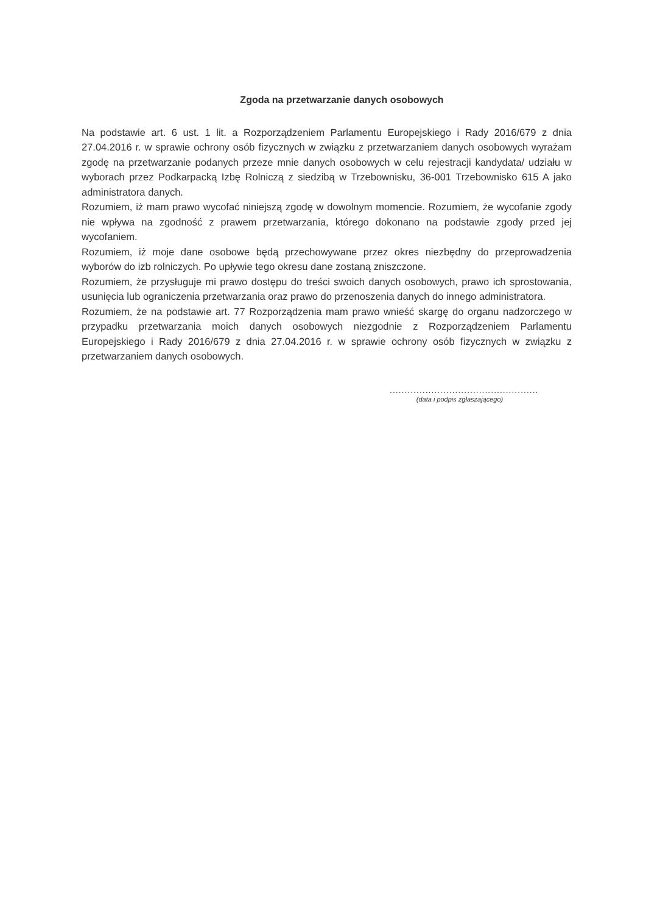Zgoda na przetwarzanie danych osobowych
Na podstawie art. 6 ust. 1 lit. a Rozporządzeniem Parlamentu Europejskiego i Rady 2016/679 z dnia 27.04.2016 r. w sprawie ochrony osób fizycznych w związku z przetwarzaniem danych osobowych wyrażam zgodę na przetwarzanie podanych przeze mnie danych osobowych w celu rejestracji kandydata/ udziału w wyborach przez Podkarpacką Izbę Rolniczą z siedzibą w Trzebownisku, 36-001 Trzebownisko 615 A jako administratora danych.
Rozumiem, iż mam prawo wycofać niniejszą zgodę w dowolnym momencie. Rozumiem, że wycofanie zgody nie wpływa na zgodność z prawem przetwarzania, którego dokonano na podstawie zgody przed jej wycofaniem.
Rozumiem, iż moje dane osobowe będą przechowywane przez okres niezbędny do przeprowadzenia wyborów do izb rolniczych. Po upływie tego okresu dane zostaną zniszczone.
Rozumiem, że przysługuje mi prawo dostępu do treści swoich danych osobowych, prawo ich sprostowania, usunięcia lub ograniczenia przetwarzania oraz prawo do przenoszenia danych do innego administratora.
Rozumiem, że na podstawie art. 77 Rozporządzenia mam prawo wnieść skargę do organu nadzorczego w przypadku przetwarzania moich danych osobowych niezgodnie z Rozporządzeniem Parlamentu Europejskiego i Rady 2016/679 z dnia 27.04.2016 r. w sprawie ochrony osób fizycznych w związku z przetwarzaniem danych osobowych.
..................................................
(data i podpis zgłaszającego)